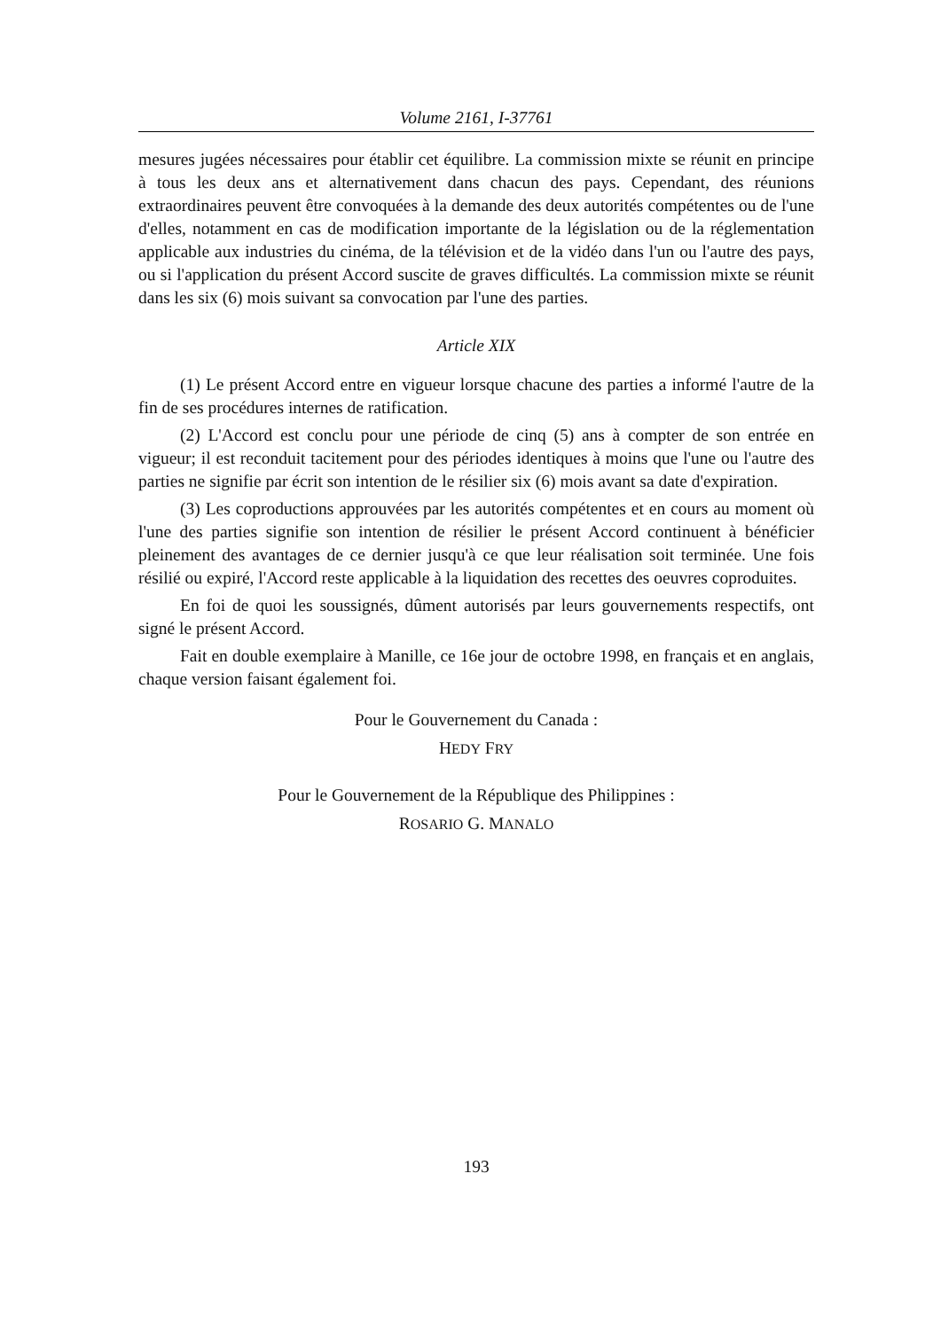Volume 2161, I-37761
mesures jugées nécessaires pour établir cet équilibre. La commission mixte se réunit en principe à tous les deux ans et alternativement dans chacun des pays. Cependant, des réunions extraordinaires peuvent être convoquées à la demande des deux autorités compétentes ou de l'une d'elles, notamment en cas de modification importante de la législation ou de la réglementation applicable aux industries du cinéma, de la télévision et de la vidéo dans l'un ou l'autre des pays, ou si l'application du présent Accord suscite de graves difficultés. La commission mixte se réunit dans les six (6) mois suivant sa convocation par l'une des parties.
Article XIX
(1) Le présent Accord entre en vigueur lorsque chacune des parties a informé l'autre de la fin de ses procédures internes de ratification.
(2) L'Accord est conclu pour une période de cinq (5) ans à compter de son entrée en vigueur; il est reconduit tacitement pour des périodes identiques à moins que l'une ou l'autre des parties ne signifie par écrit son intention de le résilier six (6) mois avant sa date d'expiration.
(3) Les coproductions approuvées par les autorités compétentes et en cours au moment où l'une des parties signifie son intention de résilier le présent Accord continuent à bénéficier pleinement des avantages de ce dernier jusqu'à ce que leur réalisation soit terminée. Une fois résilié ou expiré, l'Accord reste applicable à la liquidation des recettes des oeuvres coproduites.
En foi de quoi les soussignés, dûment autorisés par leurs gouvernements respectifs, ont signé le présent Accord.
Fait en double exemplaire à Manille, ce 16e jour de octobre 1998, en français et en anglais, chaque version faisant également foi.
Pour le Gouvernement du Canada :
HEDY FRY
Pour le Gouvernement de la République des Philippines :
ROSARIO G. MANALO
193